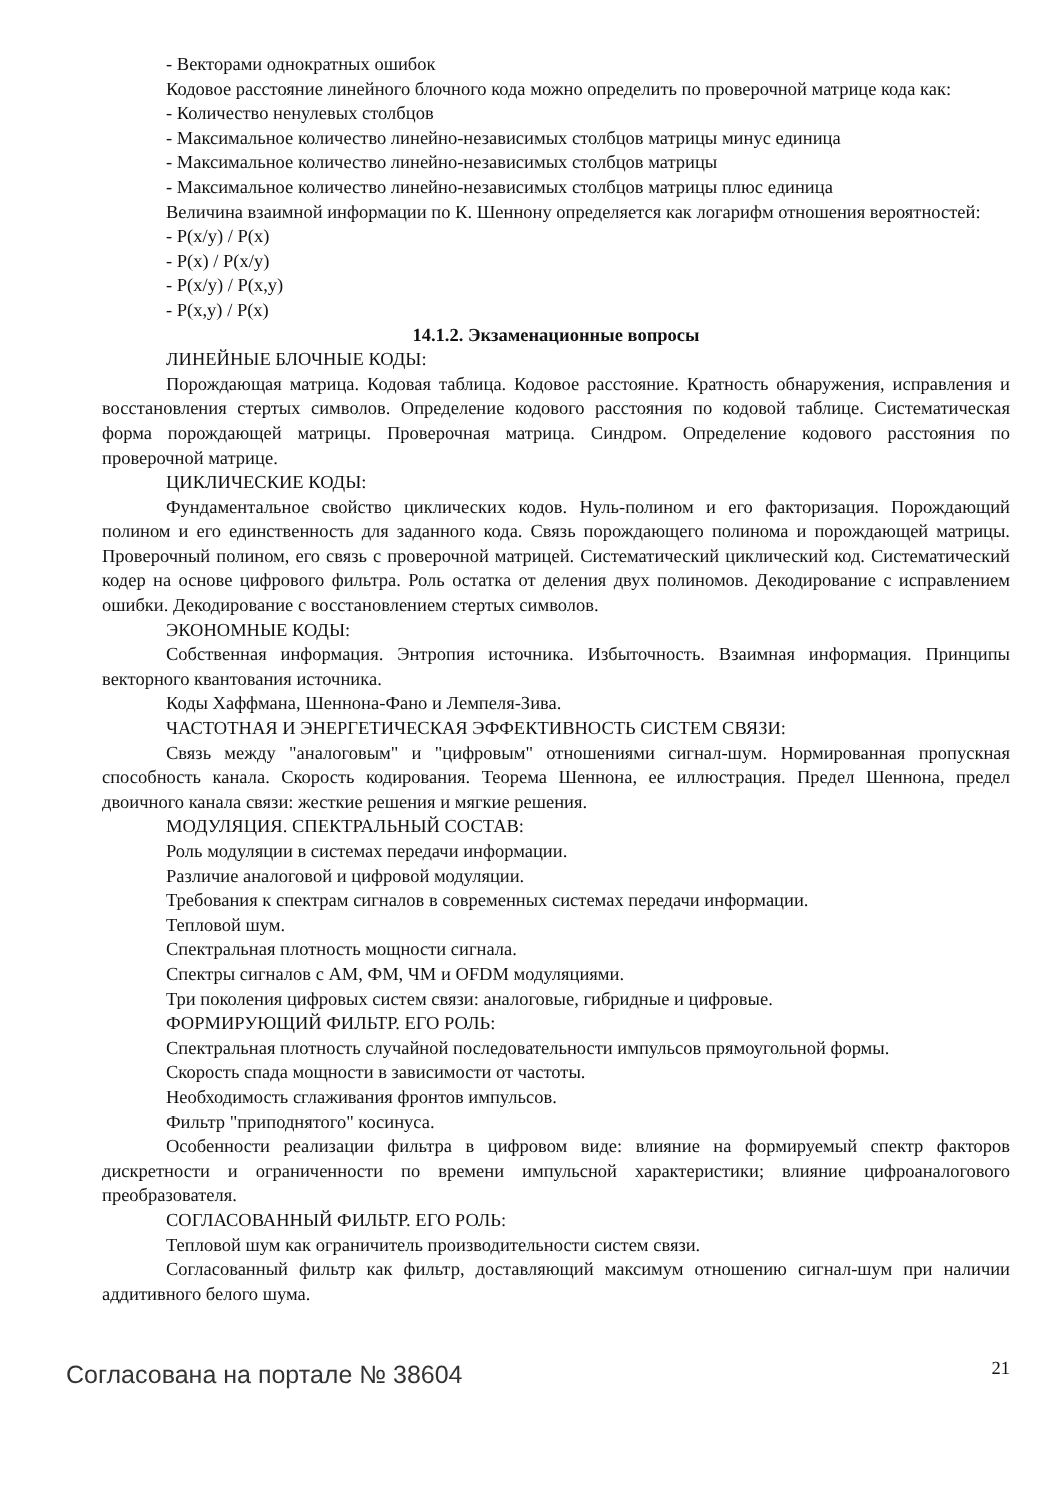- Векторами однократных ошибок
Кодовое расстояние линейного блочного кода можно определить по проверочной матрице кода как:
- Количество ненулевых столбцов
- Максимальное количество линейно-независимых столбцов матрицы минус единица
- Максимальное количество линейно-независимых столбцов матрицы
- Максимальное количество линейно-независимых столбцов матрицы плюс единица
Величина взаимной информации по К. Шеннону определяется как логарифм отношения вероятностей:
- P(x/y) / P(x)
- P(x) / P(x/y)
- P(x/y) / P(x,y)
- P(x,y) / P(x)
14.1.2. Экзаменационные вопросы
ЛИНЕЙНЫЕ БЛОЧНЫЕ КОДЫ:
Порождающая матрица. Кодовая таблица. Кодовое расстояние. Кратность обнаружения, исправления и восстановления стертых символов. Определение кодового расстояния по кодовой таблице. Систематическая форма порождающей матрицы. Проверочная матрица. Синдром. Определение кодового расстояния по проверочной матрице.
ЦИКЛИЧЕСКИЕ КОДЫ:
Фундаментальное свойство циклических кодов. Нуль-полином и его факторизация. Порождающий полином и его единственность для заданного кода. Связь порождающего полинома и порождающей матрицы. Проверочный полином, его связь с проверочной матрицей. Систематический циклический код. Систематический кодер на основе цифрового фильтра. Роль остатка от деления двух полиномов. Декодирование с исправлением ошибки. Декодирование с восстановлением стертых символов.
ЭКОНОМНЫЕ КОДЫ:
Собственная информация. Энтропия источника. Избыточность. Взаимная информация. Принципы векторного квантования источника.
Коды Хаффмана, Шеннона-Фано и Лемпеля-Зива.
ЧАСТОТНАЯ И ЭНЕРГЕТИЧЕСКАЯ ЭФФЕКТИВНОСТЬ СИСТЕМ СВЯЗИ:
Связь между "аналоговым" и "цифровым" отношениями сигнал-шум. Нормированная пропускная способность канала. Скорость кодирования. Теорема Шеннона, ее иллюстрация. Предел Шеннона, предел двоичного канала связи: жесткие решения и мягкие решения.
МОДУЛЯЦИЯ. СПЕКТРАЛЬНЫЙ СОСТАВ:
Роль модуляции в системах передачи информации.
Различие аналоговой и цифровой модуляции.
Требования к спектрам сигналов в современных системах передачи информации.
Тепловой шум.
Спектральная плотность мощности сигнала.
Спектры сигналов с АМ, ФМ, ЧМ и OFDM модуляциями.
Три поколения цифровых систем связи: аналоговые, гибридные и цифровые.
ФОРМИРУЮЩИЙ ФИЛЬТР. ЕГО РОЛЬ:
Спектральная плотность случайной последовательности импульсов прямоугольной формы.
Скорость спада мощности в зависимости от частоты.
Необходимость сглаживания фронтов импульсов.
Фильтр "приподнятого" косинуса.
Особенности реализации фильтра в цифровом виде: влияние на формируемый спектр факторов дискретности и ограниченности по времени импульсной характеристики; влияние цифроаналогового преобразователя.
СОГЛАСОВАННЫЙ ФИЛЬТР. ЕГО РОЛЬ:
Тепловой шум как ограничитель производительности систем связи.
Согласованный фильтр как фильтр, доставляющий максимум отношению сигнал-шум при наличии аддитивного белого шума.
Согласована на портале № 38604 21